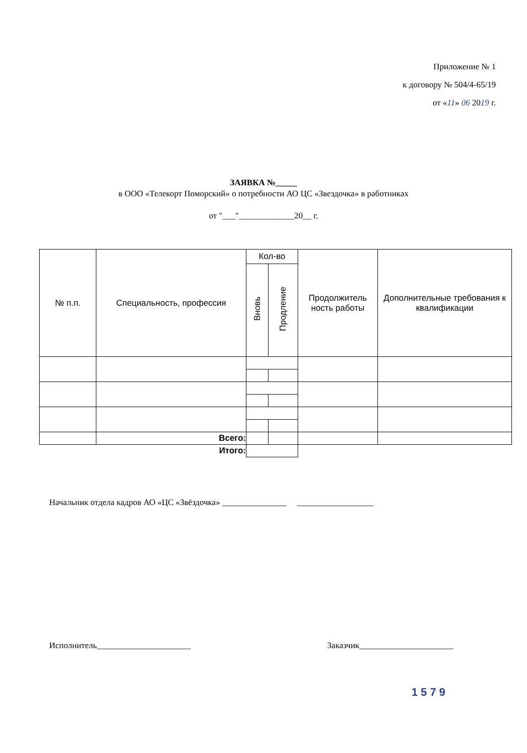Приложение № 1
к договору № 504/4-65/19
от «11» 06 2019 г.
ЗАЯВКА №_____
в ООО «Телекорт Поморский» о потребности АО ЦС «Звездочка» в работниках
от "___"_____________20__ г.
| № п.п. | Специальность, профессия | Кол-во | | Продолжитель ность работы | Дополнительные требования к квалификации |
| --- | --- | --- | --- | --- | --- |
| | | Вновь | Продление | | |
| | Всего: | | | | |
| | Итого: | | | | |
Начальник отдела кадров АО «ЦС «Звёздочка» _______________ __________________
Исполнитель______________________ Заказчик______________________
1 5 7 9